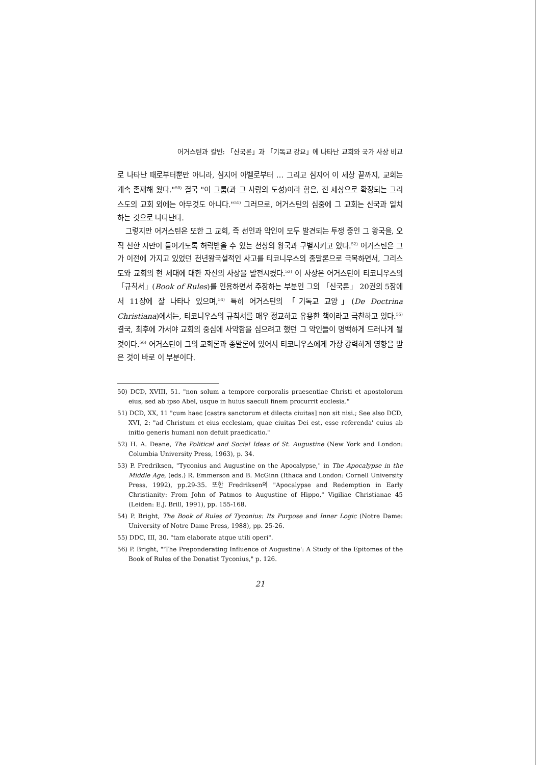어거스틴과 칼빈: 「신국론」과 「기독교 강요」에 나타난 교회와 국가 사상 비교
로 나타난 때로부터뿐만 아니라, 심지어 아벨로부터 … 그리고 심지어 이 세상 끝까지, 교회는 계속 존재해 왔다."<sup>50)</sup> 결국 "이 그룹(과 그 사랑의 도성)이라 함은, 전 세상으로 확장되는 그리스도의 교회 외에는 아무것도 아니다."<sup>51)</sup> 그러므로, 어거스틴의 심중에 그 교회는 신국과 일치하는 것으로 나타난다.
그렇지만 어거스틴은 또한 그 교회, 즉 선인과 악인이 모두 발견되는 투쟁 중인 그 왕국을, 오직 선한 자만이 들어가도록 허락받을 수 있는 천상의 왕국과 구별시키고 있다.<sup>52)</sup> 어거스틴은 그가 이전에 가지고 있었던 천년왕국설적인 사고를 티코니우스의 종말론으로 극복하면서, 그리스도와 교회의 현 세대에 대한 자신의 사상을 발전시켰다.<sup>53)</sup> 이 사상은 어거스틴이 티코니우스의 「규칙서」(Book of Rules)를 인용하면서 주장하는 부분인 그의 「신국론」 20권의 5장에서 11장에 잘 나타나 있으며,<sup>54)</sup> 특히 어거스틴의 「기독교 교양」(De Doctrina Christiana)에서는, 티코니우스의 규칙서를 매우 정교하고 유용한 책이라고 극찬하고 있다.<sup>55)</sup> 결국, 최후에 가서야 교회의 중심에 사악함을 심으려고 했던 그 악인들이 명백하게 드러나게 될 것이다.<sup>56)</sup> 어거스틴이 그의 교회론과 종말론에 있어서 티코니우스에게 가장 강력하게 영향을 받은 것이 바로 이 부분이다.
50) DCD, XVIII, 51. "non solum a tempore corporalis praesentiae Christi et apostolorum eius, sed ab ipso Abel, usque in huius saeculi finem procurrit ecclesia."
51) DCD, XX, 11 "cum haec [castra sanctorum et dilecta ciuitas] non sit nisi.; See also DCD, XVI, 2: "ad Christum et eius ecclesiam, quae ciuitas Dei est, esse referenda' cuius ab initio generis humani non defuit praedicatio."
52) H. A. Deane, The Political and Social Ideas of St. Augustine (New York and London: Columbia University Press, 1963), p. 34.
53) P. Fredriksen, "Tyconius and Augustine on the Apocalypse," in The Apocalypse in the Middle Age, (eds.) R. Emmerson and B. McGinn (Ithaca and London: Cornell University Press, 1992), pp.29-35. 또한 Fredriksen의 "Apocalypse and Redemption in Early Christianity: From John of Patmos to Augustine of Hippo," Vigiliae Christianae 45 (Leiden: E.J. Brill, 1991), pp. 155-168.
54) P. Bright, The Book of Rules of Tyconius: Its Purpose and Inner Logic (Notre Dame: University of Notre Dame Press, 1988), pp. 25-26.
55) DDC, III, 30. "tam elaborate atque utili operi".
56) P. Bright, "'The Preponderating Influence of Augustine': A Study of the Epitomes of the Book of Rules of the Donatist Tyconius," p. 126.
21